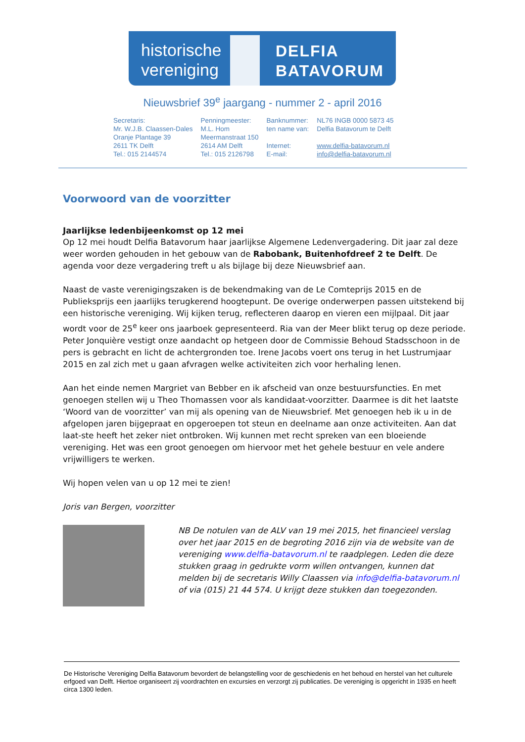historische vereniging
DELFIA
BATAVORUM
Nieuwsbrief 39<sup>e</sup> jaargang - nummer 2 - april 2016
| Secretaris: | Penningmeester: | Banknummer: | NL76 INGB 0000 5873 45 |
| Mr. W.J.B. Claassen-Dales | M.L. Hom | ten name van: | Delfia Batavorum te Delft |
| Oranje Plantage 39 | Meermanstraat 150 | | |
| 2611 TK Delft | 2614 AM Delft | Internet: | www.delfia-batavorum.nl |
| Tel.: 015 2144574 | Tel.: 015 2126798 | E-mail: | info@delfia-batavorum.nl |
Voorwoord van de voorzitter
Jaarlijkse ledenbijeenkomst op 12 mei
Op 12 mei houdt Delfia Batavorum haar jaarlijkse Algemene Ledenvergadering. Dit jaar zal deze weer worden gehouden in het gebouw van de Rabobank, Buitenhofdreef 2 te Delft. De agenda voor deze vergadering treft u als bijlage bij deze Nieuwsbrief aan.
Naast de vaste verenigingszaken is de bekendmaking van de Le Comteprijs 2015 en de Publieksprijs een jaarlijks terugkerend hoogtepunt. De overige onderwerpen passen uitstekend bij een historische vereniging. Wij kijken terug, reflecteren daarop en vieren een mijlpaal. Dit jaar wordt voor de 25<sup>e</sup> keer ons jaarboek gepresenteerd. Ria van der Meer blikt terug op deze periode. Peter Jonquière vestigt onze aandacht op hetgeen door de Commissie Behoud Stadsschoon in de pers is gebracht en licht de achtergronden toe. Irene Jacobs voert ons terug in het Lustrumjaar 2015 en zal zich met u gaan afvragen welke activiteiten zich voor herhaling lenen.
Aan het einde nemen Margriet van Bebber en ik afscheid van onze bestuursfuncties. En met genoegen stellen wij u Theo Thomassen voor als kandidaat-voorzitter. Daarmee is dit het laatste ‘Woord van de voorzitter’ van mij als opening van de Nieuwsbrief. Met genoegen heb ik u in de afgelopen jaren bijgepraat en opgeroepen tot steun en deelname aan onze activiteiten. Aan dat laat-ste heeft het zeker niet ontbroken. Wij kunnen met recht spreken van een bloeiende vereniging. Het was een groot genoegen om hiervoor met het gehele bestuur en vele andere vrijwilligers te werken.
Wij hopen velen van u op 12 mei te zien!
Joris van Bergen, voorzitter
NB De notulen van de ALV van 19 mei 2015, het financieel verslag over het jaar 2015 en de begroting 2016 zijn via de website van de vereniging www.delfia-batavorum.nl te raadplegen. Leden die deze stukken graag in gedrukte vorm willen ontvangen, kunnen dat melden bij de secretaris Willy Claassen via info@delfia-batavorum.nl of via (015) 21 44 574. U krijgt deze stukken dan toegezonden.
De Historische Vereniging Delfia Batavorum bevordert de belangstelling voor de geschiedenis en het behoud en herstel van het culturele erfgoed van Delft. Hiertoe organiseert zij voordrachten en excursies en verzorgt zij publicaties. De vereniging is opgericht in 1935 en heeft circa 1300 leden.